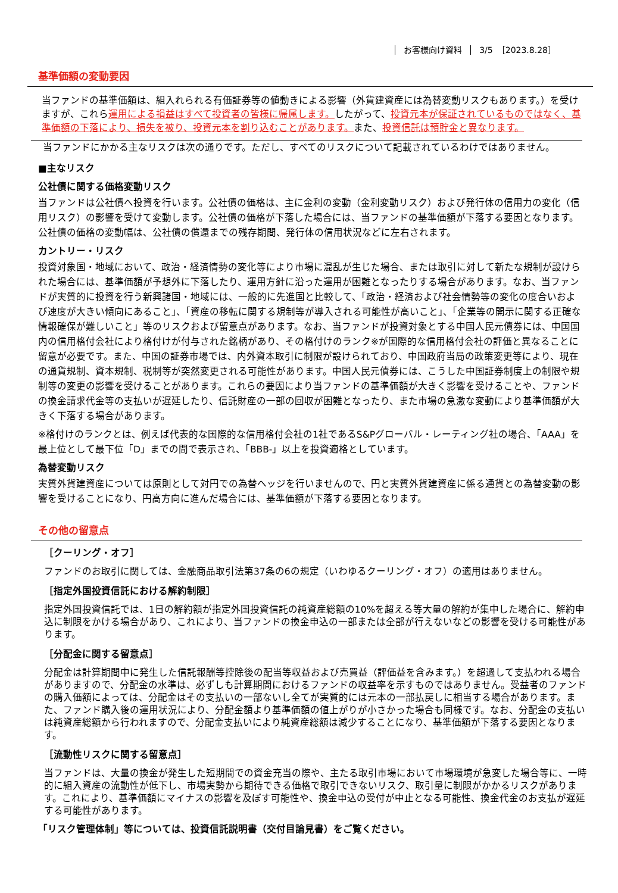お客様向け資料 3/5　［2023.8.28］
基準価額の変動要因
当ファンドの基準価額は、組入れられる有価証券等の値動きによる影響（外貨建資産には為替変動リスクもあります。）を受けますが、これら運用による損益はすべて投資者の皆様に帰属します。したがって、投資元本が保証されているものではなく、基準価額の下落により、損失を被り、投資元本を割り込むことがあります。また、投資信託は預貯金と異なります。
当ファンドにかかる主なリスクは次の通りです。ただし、すべてのリスクについて記載されているわけではありません。
■主なリスク
公社債に関する価格変動リスク
当ファンドは公社債へ投資を行います。公社債の価格は、主に金利の変動（金利変動リスク）および発行体の信用力の変化（信用リスク）の影響を受けて変動します。公社債の価格が下落した場合には、当ファンドの基準価額が下落する要因となります。公社債の価格の変動幅は、公社債の償還までの残存期間、発行体の信用状況などに左右されます。
カントリー・リスク
投資対象国・地域において、政治・経済情勢の変化等により市場に混乱が生じた場合、または取引に対して新たな規制が設けられた場合には、基準価額が予想外に下落したり、運用方針に沿った運用が困難となったりする場合があります。なお、当ファンドが実質的に投資を行う新興諸国・地域には、一般的に先進国と比較して、「政治・経済および社会情勢等の変化の度合いおよび速度が大きい傾向にあること」、「資産の移転に関する規制等が導入される可能性が高いこと」、「企業等の開示に関する正確な情報確保が難しいこと」等のリスクおよび留意点があります。なお、当ファンドが投資対象とする中国人民元債券には、中国国内の信用格付会社により格付けが付与された銘柄があり、その格付けのランク※が国際的な信用格付会社の評価と異なることに留意が必要です。また、中国の証券市場では、内外資本取引に制限が設けられており、中国政府当局の政策変更等により、現在の通貨規制、資本規制、税制等が突然変更される可能性があります。中国人民元債券には、こうした中国証券制度上の制限や規制等の変更の影響を受けることがあります。これらの要因により当ファンドの基準価額が大きく影響を受けることや、ファンドの換金請求代金等の支払いが遅延したり、信託財産の一部の回収が困難となったり、また市場の急激な変動により基準価額が大きく下落する場合があります。
※格付けのランクとは、例えば代表的な国際的な信用格付会社の1社であるS&Pグローバル・レーティング社の場合、「AAA」を最上位として最下位「D」までの間で表示され、「BBB-」以上を投資適格としています。
為替変動リスク
実質外貨建資産については原則として対円での為替ヘッジを行いませんので、円と実質外貨建資産に係る通貨との為替変動の影響を受けることになり、円高方向に進んだ場合には、基準価額が下落する要因となります。
その他の留意点
［クーリング・オフ］
ファンドのお取引に関しては、金融商品取引法第37条の6の規定（いわゆるクーリング・オフ）の適用はありません。
［指定外国投資信託における解約制限］
指定外国投資信託では、1日の解約額が指定外国投資信託の純資産総額の10%を超える等大量の解約が集中した場合に、解約申込に制限をかける場合があり、これにより、当ファンドの換金申込の一部または全部が行えないなどの影響を受ける可能性があります。
［分配金に関する留意点］
分配金は計算期間中に発生した信託報酬等控除後の配当等収益および売買益（評価益を含みます。）を超過して支払われる場合がありますので、分配金の水準は、必ずしも計算期間におけるファンドの収益率を示すものではありません。受益者のファンドの購入価額によっては、分配金はその支払いの一部ないし全てが実質的には元本の一部払戻しに相当する場合があります。また、ファンド購入後の運用状況により、分配金額より基準価額の値上がりが小さかった場合も同様です。なお、分配金の支払いは純資産総額から行われますので、分配金支払いにより純資産総額は減少することになり、基準価額が下落する要因となります。
［流動性リスクに関する留意点］
当ファンドは、大量の換金が発生した短期間での資金充当の際や、主たる取引市場において市場環境が急変した場合等に、一時的に組入資産の流動性が低下し、市場実勢から期待できる価格で取引できないリスク、取引量に制限がかかるリスクがあります。これにより、基準価額にマイナスの影響を及ぼす可能性や、換金申込の受付が中止となる可能性、換金代金のお支払が遅延する可能性があります。
「リスク管理体制」等については、投資信託説明書（交付目論見書）をご覧ください。